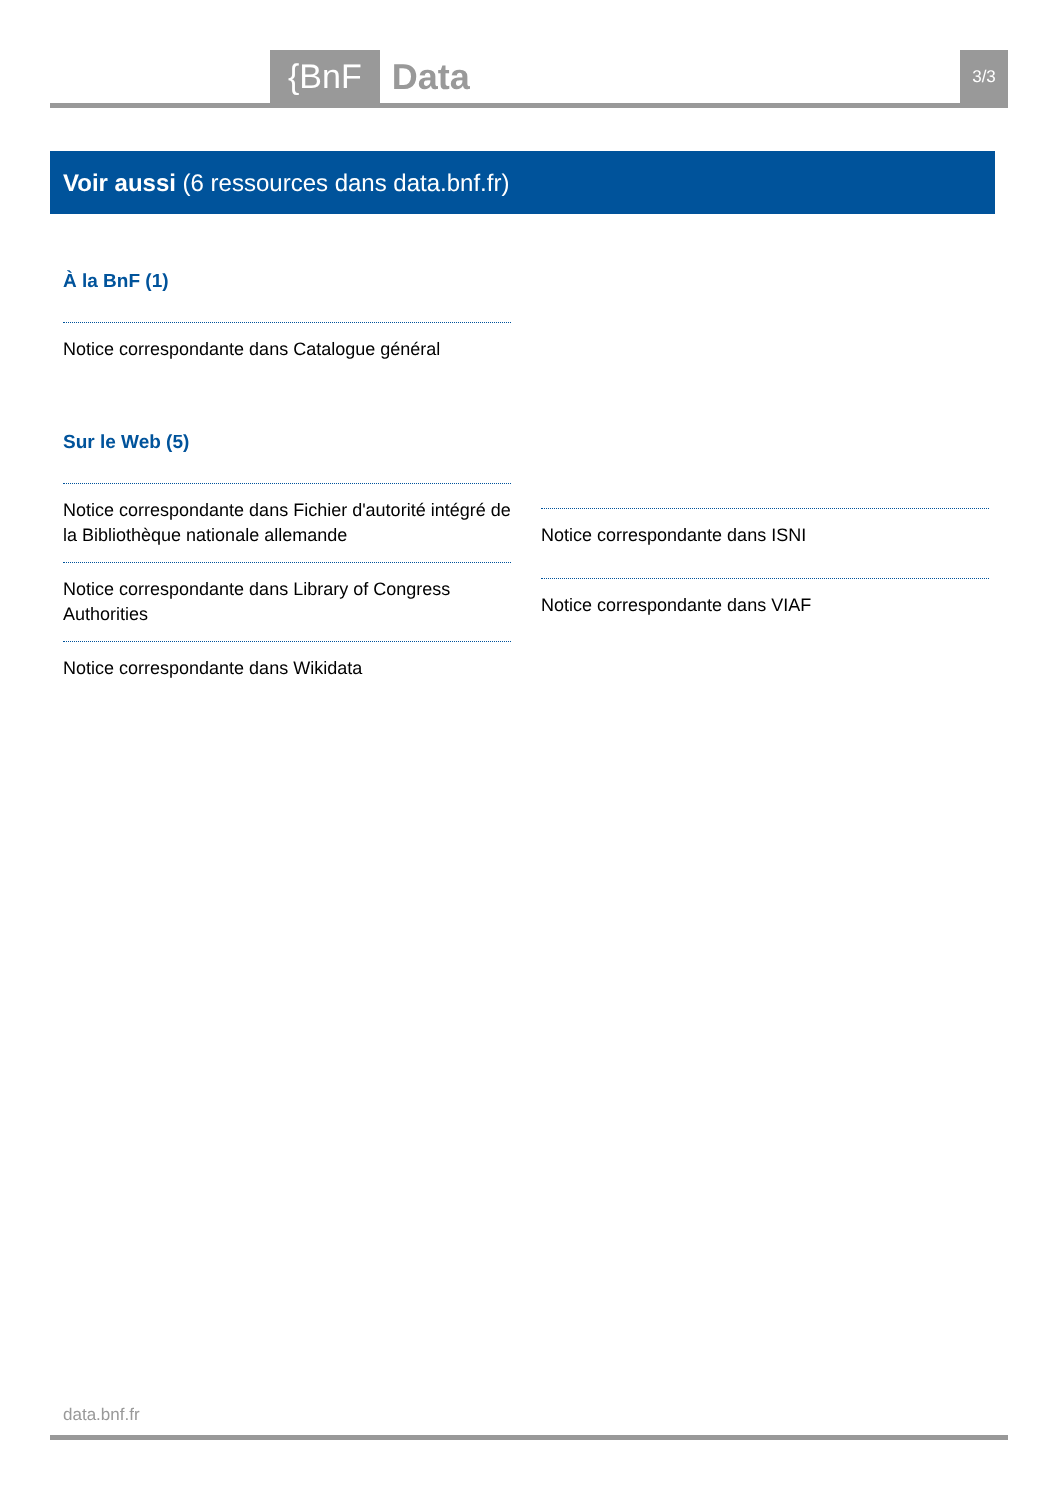{BnF Data 3/3
Voir aussi (6 ressources dans data.bnf.fr)
À la BnF (1)
Notice correspondante dans Catalogue général
Sur le Web (5)
Notice correspondante dans Fichier d'autorité intégré de la Bibliothèque nationale allemande
Notice correspondante dans Library of Congress Authorities
Notice correspondante dans Wikidata
Notice correspondante dans ISNI
Notice correspondante dans VIAF
data.bnf.fr